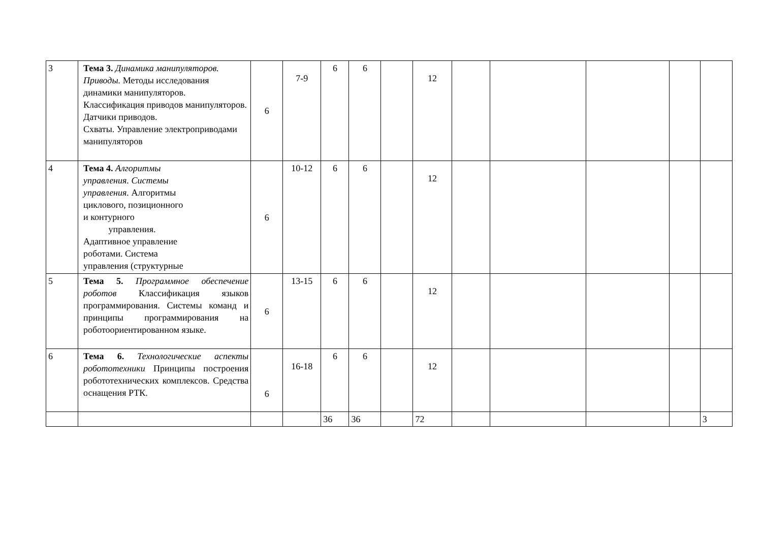| 3 | Тема 3. Динамика манипуляторов. Приводы. Методы исследования динамики манипуляторов. Классификация приводов манипуляторов. Датчики приводов. Схваты. Управление электроприводами манипуляторов | 6 | 7-9 | 6 | 6 | | 12 | | | | | |
| 4 | Тема 4. Алгоритмы управления. Системы управления. Алгоритмы циклового, позиционного и контурного управления. Адаптивное управление роботами. Система управления (структурные | 6 | 10-12 | 6 | 6 | | 12 | | | | | |
| 5 | Тема 5. Программное обеспечение роботов Классификация языков программирования. Системы команд и принципы программирования на роботоориентированном языке. | 6 | 13-15 | 6 | 6 | | 12 | | | | | |
| 6 | Тема 6. Технологические аспекты робототехники Принципы построения робототехнических комплексов. Средства оснащения РТК. | 6 | 16-18 | 6 | 6 | | 12 | | | | | |
| | | | | 36 | 36 | | 72 | | | | | 3 |